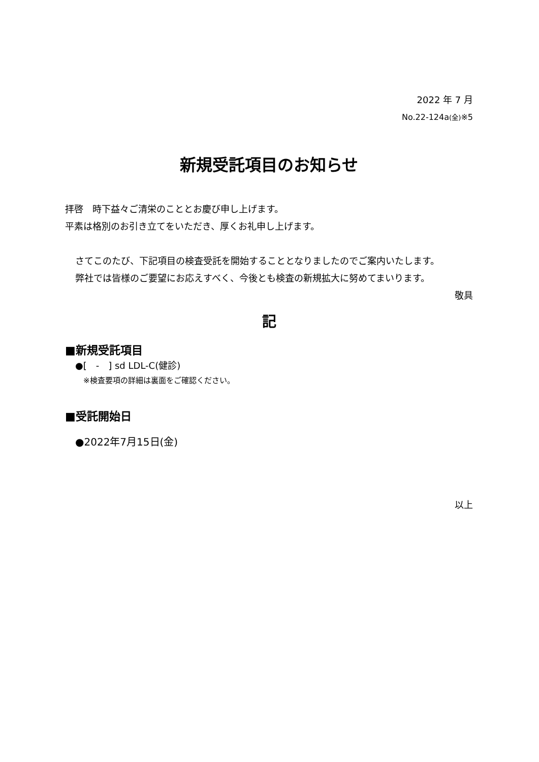2022 年 7 月
No.22-124a(全)※5
新規受託項目のお知らせ
拝啓　時下益々ご清栄のこととお慶び申し上げます。
平素は格別のお引き立てをいただき、厚くお礼申し上げます。
さてこのたび、下記項目の検査受託を開始することとなりましたのでご案内いたします。
弊社では皆様のご要望にお応えすべく、今後とも検査の新規拡大に努めてまいります。
敬具
記
■新規受託項目
●[　-　] sd LDL-C(健診)
※検査要項の詳細は裏面をご確認ください。
■受託開始日
●2022年7月15日(金)
以上